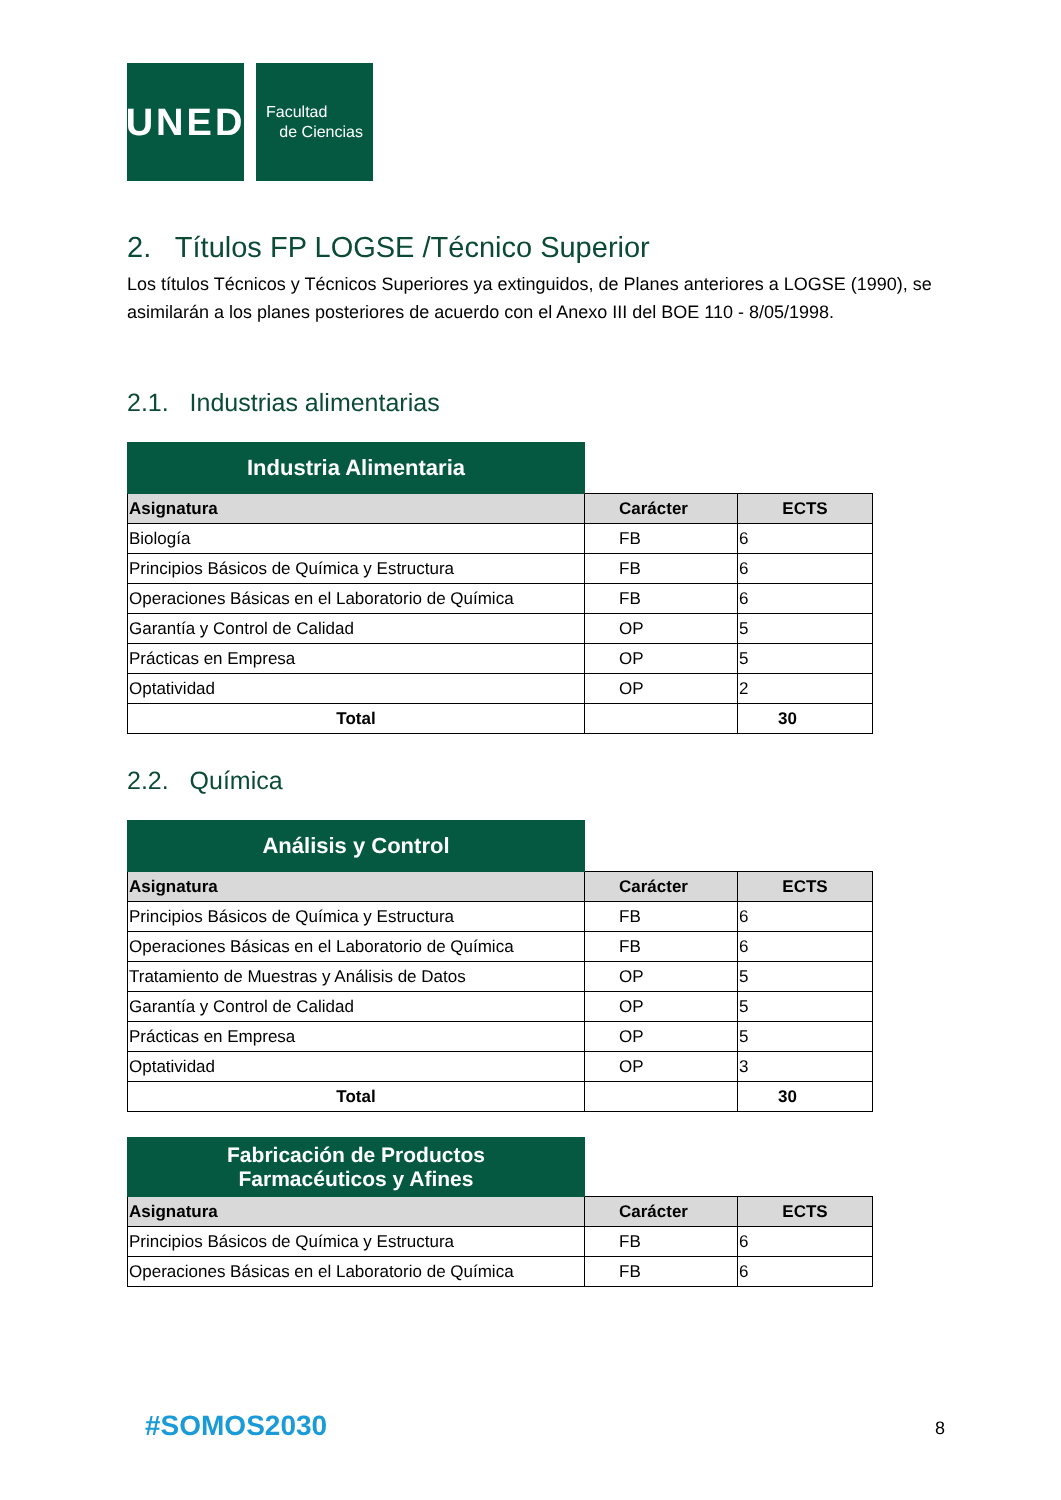UNED
Facultad
de Ciencias
2. Títulos FP LOGSE /Técnico Superior
Los títulos Técnicos y Técnicos Superiores ya extinguidos, de Planes anteriores a LOGSE (1990), se asimilarán a los planes posteriores de acuerdo con el Anexo III del BOE 110 - 8/05/1998.
2.1. Industrias alimentarias
| Industria Alimentaria | | |
| Asignatura | Carácter | ECTS |
| Biología | FB | 6 |
| Principios Básicos de Química y Estructura | FB | 6 |
| Operaciones Básicas en el Laboratorio de Química | FB | 6 |
| Garantía y Control de Calidad | OP | 5 |
| Prácticas en Empresa | OP | 5 |
| Optatividad | OP | 2 |
| Total | | 30 |
2.2. Química
| Análisis y Control | | |
| Asignatura | Carácter | ECTS |
| Principios Básicos de Química y Estructura | FB | 6 |
| Operaciones Básicas en el Laboratorio de Química | FB | 6 |
| Tratamiento de Muestras y Análisis de Datos | OP | 5 |
| Garantía y Control de Calidad | OP | 5 |
| Prácticas en Empresa | OP | 5 |
| Optatividad | OP | 3 |
| Total | | 30 |
| Fabricación de Productos Farmacéuticos y Afines | | |
| Asignatura | Carácter | ECTS |
| Principios Básicos de Química y Estructura | FB | 6 |
| Operaciones Básicas en el Laboratorio de Química | FB | 6 |
#SOMOS2030 8